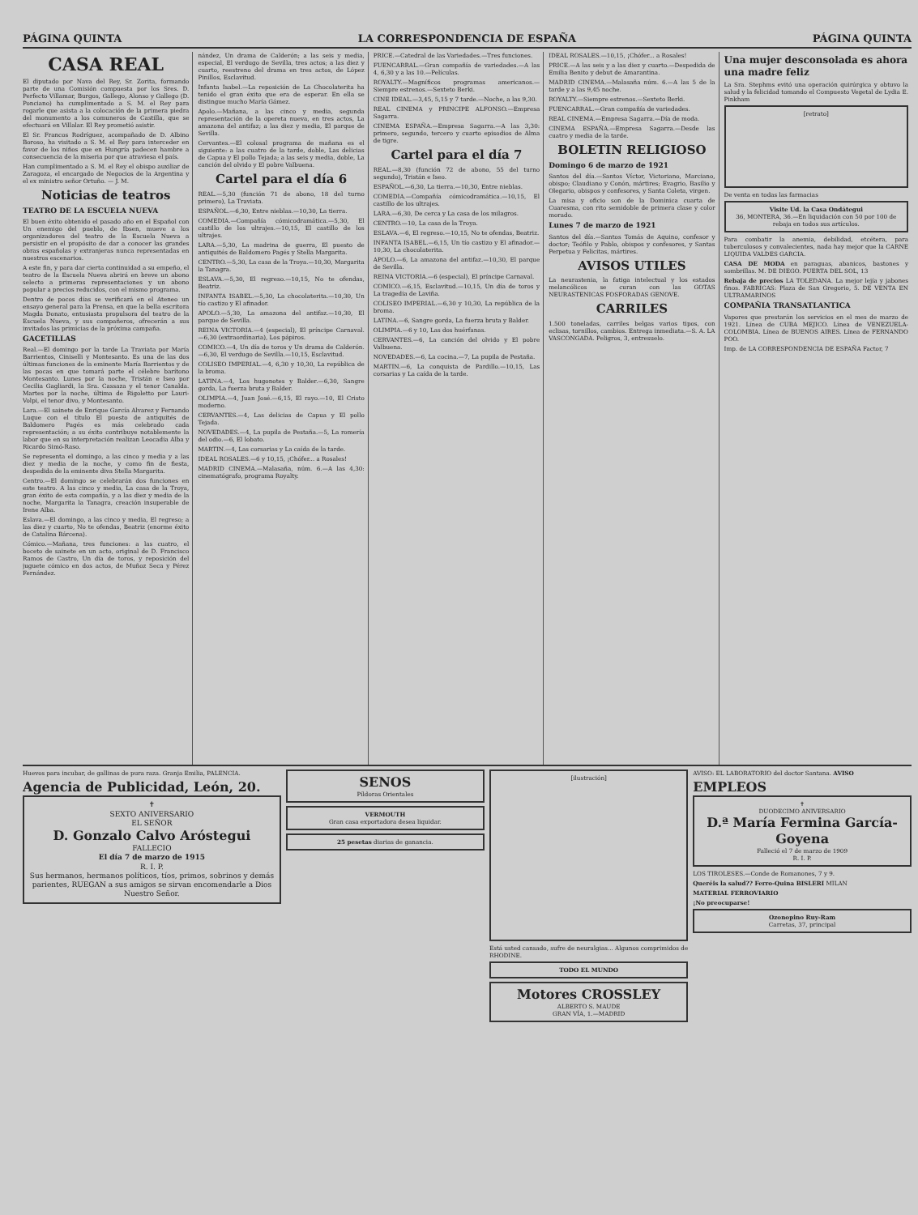PÁGINA QUINTA LA CORRESPONDENCIA DE ESPAÑA PÁGINA QUINTA
CASA REAL
El diputado por Nava del Rey, Sr. Zorita, formando parte de una Comisión compuesta por los Sres. D. Perfecto Villamar, Burgos, Gallego, Alonso y Gallego (D. Ponciano) ha cumplimentado a S. M. el Rey para rogarle que asista a la colocación de la primera piedra del monumento a los comuneros de Castilla, que se efectuará en Villalar. El Rey prometió asistir.
El Sr. Francos Rodríguez, acompañado de D. Albino Boroso, ha visitado a S. M. el Rey para interceder en favor de los niños que en Hungría padecen hambre a consecuencia de la miseria por que atraviesa el país.
Han cumplimentado a S. M. el Rey el obispo auxiliar de Zaragoza, el encargado de Negocios de la Argentina y el ex ministro señor Ortuño. — J. M.
Noticias de teatros
TEATRO DE LA ESCUELA NUEVA
El buen éxito obtenido el pasado año en el Español con Un enemigo del pueblo, de Ibsen, mueve a los organizadores del teatro de la Escuela Nueva a persistir en el propósito de dar a conocer las grandes obras españolas y extranjeras nunca representadas en nuestros escenarios.
A este fin, y para dar cierta continuidad a su empeño, el teatro de la Escuela Nueva abrirá en breve un abono selecto a primeras representaciones y un abono popular a precios reducidos, con el mismo programa.
Dentro de pocos días se verificará en el Ateneo un ensayo general para la Prensa, en que la bella escritora Magda Donato, entusiasta propulsora del teatro de la Escuela Nueva, y sus compañeros, ofrecerán a sus invitados las primicias de la próxima campaña.
GACETILLAS
Real.—El domingo por la tarde La Traviata por María Barrientos, Ciniselli y Montesanto. Es una de las dos últimas funciones de la eminente María Barrientos y de las pocas en que tomará parte el célebre barítono Montesanto. Lunes por la noche, Tristán e Iseo por Cecilia Gagliardi, la Sra. Cassaza y el tenor Canalda. Martes por la noche, última de Rigoletto por Lauri-Volpi, el tenor divo, y Montesanto.
Lara.—El sainete de Enrique García Alvarez y Fernando Luque con el título El puesto de antiquités de Baldomero Pagés es más celebrado cada representación; a su éxito contribuye notablemente la labor que en su interpretación realizan Leocadia Alba y Ricardo Simó-Raso.
Se representa el domingo, a las cinco y media y a las diez y media de la noche, y como fin de fiesta, despedida de la eminente diva Stella Margarita.
Centro.—El domingo se celebrarán dos funciones en este teatro. A las cinco y media, La casa de la Troya, gran éxito de esta compañía, y a las diez y media de la noche, Margarita la Tanagra, creación insuperable de Irene Alba.
Eslava.—El domingo, a las cinco y media, El regreso; a las diez y cuarto, No te ofendas, Beatriz (enorme éxito de Catalina Bárcena).
Cómico.—Mañana, tres funciones: a las cuatro, el boceto de sainete en un acto, original de D. Francisco Ramos de Castro, Un día de toros, y reposición del juguete cómico en dos actos, de Muñoz Seca y Pérez Fernández.
nández, Un drama de Calderón; a las seis y media, especial, El verdugo de Sevilla, tres actos; a las diez y cuarto, reestreno del drama en tres actos, de López Pinillos, Esclavitud.
Infanta Isabel.—La reposición de La Chocolaterita ha tenido el gran éxito que era de esperar. En ella se distingue mucho María Gámez.
Apolo.—Mañana, a las cinco y media, segunda representación de la opereta nueva, en tres actos, La amazona del antifaz; a las diez y media, El parque de Sevilla.
Cervantes.—El colosal programa de mañana es el siguiente: a las cuatro de la tarde, doble, Las delicias de Capua y El pollo Tejada; a las seis y media, doble, La canción del olvido y El pobre Valbuena.
Cartel para el día 6
REAL.—5,30 (función 71 de abono, 18 del turno primero), La Traviata.
ESPAÑOL.—6,30, Entre nieblas.—10,30, La tierra.
COMEDIA.—Compañía cómicodramática.—5,30, El castillo de los ultrajes.—10,15, El castillo de los ultrajes.
LARA.—5,30, La madrina de guerra, El puesto de antiquités de Baldomero Pagés y Stella Margarita.
CENTRO.—5,30, La casa de la Troya.—10,30, Margarita la Tanagra.
ESLAVA.—5,30, El regreso.—10,15, No te ofendas, Beatriz.
INFANTA ISABEL.—5,30, La chocolaterita.—10,30, Un tío castizo y El afinador.
APOLO.—5,30, La amazona del antifaz.—10,30, El parque de Sevilla.
REINA VICTORIA.—4 (especial), El príncipe Carnaval.—6,30 (extraordinaria), Los pápiros.
COMICO.—4, Un día de toros y Un drama de Calderón.—6,30, El verdugo de Sevilla.—10,15, Esclavitud.
COLISEO IMPERIAL.—4, 6,30 y 10,30, La república de la broma.
LATINA.—4, Los hugonotes y Balder.—6,30, Sangre gorda, La fuerza bruta y Balder.
OLIMPIA.—4, Juan José.—6,15, El rayo.—10, El Cristo moderno.
CERVANTES.—4, Las delicias de Capua y El pollo Tejada.
NOVEDADES.—4, La pupila de Pestaña.—5, La romería del odio.—6, El lobato.
MARTIN.—4, Las corsarias y La caída de la tarde.
IDEAL ROSALES.—6 y 10,15, ¡Chófer... a Rosales!
MADRID CINEMA.—Malasaña, núm. 6.—A las 4,30: cinematógrafo, programa Royalty.
PRICE.—Catedral de las Variedades.—Tres funciones.
FUENCARRAL.—Gran compañía de variedades.—A las 4, 6,30 y a las 10.—Películas.
ROYALTY.—Magníficos programas americanos.—Siempre estrenos.—Sexteto Berki.
CINE IDEAL.—3,45, 5,15 y 7 tarde.—Noche, a las 9,30.
REAL CINEMA y PRINCIPE ALFONSO.—Empresa Sagarra.
CINEMA ESPAÑA.—Empresa Sagarra.—A las 3,30: primero, segundo, tercero y cuarto episodios de Alma de tigre.
Cartel para el día 7
REAL.—8,30 (función 72 de abono, 55 del turno segundo), Tristán e Iseo.
ESPAÑOL.—6,30, La tierra.—10,30, Entre nieblas.
COMEDIA.—Compañía cómicodramática.—10,15, El castillo de los ultrajes.
LARA.—6,30, De cerca y La casa de los milagros.
CENTRO.—10, La casa de la Troya.
ESLAVA.—6, El regreso.—10,15, No te ofendas, Beatriz.
INFANTA ISABEL.—6,15, Un tío castizo y El afinador.—10,30, La chocolaterita.
APOLO.—6, La amazona del antifaz.—10,30, El parque de Sevilla.
REINA VICTORIA.—6 (especial), El príncipe Carnaval.
COMICO.—6,15, Esclavitud.—10,15, Un día de toros y La tragedia de Laviña.
COLISEO IMPERIAL.—6,30 y 10,30, La república de la broma.
LATINA.—6, Sangre gorda, La fuerza bruta y Balder.
OLIMPIA.—6 y 10, Las dos huérfanas.
CERVANTES.—6, La canción del olvido y El pobre Valbuena.
NOVEDADES.—6, La cocina.—7, La pupila de Pestaña.
MARTIN.—6, La conquista de Pardillo.—10,15, Las corsarias y La caída de la tarde.
IDEAL ROSALES.—10,15, ¡Chófer... a Rosales!
PRICE.—A las seis y a las diez y cuarto.—Despedida de Emilia Benito y debut de Amarantina.
MADRID CINEMA.—Malasaña núm. 6.—A las 5 de la tarde y a las 9,45 noche.
ROYALTY.—Siempre estrenos.—Sexteto Berki.
FUENCARRAL.—Gran compañía de variedades.
REAL CINEMA.—Empresa Sagarra.—Día de moda.
CINEMA ESPAÑA.—Empresa Sagarra.—Desde las cuatro y media de la tarde.
BOLETIN RELIGIOSO
Domingo 6 de marzo de 1921
Santos del día.—Santos Víctor, Victoriano, Marciano, obispo; Claudiano y Conón, mártires; Evagrio, Basilio y Olegario, obispos y confesores, y Santa Coleta, virgen.
La misa y oficio son de la Dominica cuarta de Cuaresma, con rito semidoble de primera clase y color morado.
Lunes 7 de marzo de 1921
Santos del día.—Santos Tomás de Aquino, confesor y doctor; Teófilo y Pablo, obispos y confesores, y Santas Perpetua y Felicitas, mártires.
AVISOS UTILES
La neurastenia, la fatiga intelectual y los estados melancólicos se curan con las GOTAS NEURASTENICAS FOSFORADAS GENOVE.
CARRILES
1.500 toneladas, carriles belgas varios tipos, con eclisas, tornillos, cambios. Entrega inmediata.—S. A. LA VASCONGADA. Peligros, 3, entresuelo.
Una mujer desconsolada es ahora una madre feliz
La Sra. Stephms evitó una operación quirúrgica y obtuvo la salud y la felicidad tomando el Compuesto Vegetal de Lydia E. Pinkham
[retrato]
De venta en todas las farmacias
Visite Ud. la Casa Ondátegui
36, MONTERA, 36.—En liquidación con 50 por 100 de rebaja en todos sus artículos.
Para combatir la anemia, debilidad, etcétera, para tuberculosos y convalecientes, nada hay mejor que la CARNE LIQUIDA VALDES GARCIA.
CASA DE MODA en paraguas, abanicos, bastones y sombrillas. M. DE DIEGO. PUERTA DEL SOL, 13
Rebaja de precios LA TOLEDANA. La mejor lejía y jabones finos. FABRICAS: Plaza de San Gregorio, 5. DE VENTA EN ULTRAMARINOS
COMPAÑIA TRANSATLANTICA
Vapores que prestarán los servicios en el mes de marzo de 1921. Línea de CUBA MEJICO. Línea de VENEZUELA-COLOMBIA. Línea de BUENOS AIRES. Línea de FERNANDO POO.
Imp. de LA CORRESPONDENCIA DE ESPAÑA Factor, 7
Huevos para incubar, de gallinas de pura raza. Granja Emilia, PALENCIA.
Agencia de Publicidad, León, 20.
✝
SEXTO ANIVERSARIO
EL SEÑOR
D. Gonzalo Calvo Aróstegui
FALLECIO
El día 7 de marzo de 1915
R. I. P.
Sus hermanos, hermanos políticos, tíos, primos, sobrinos y demás parientes, RUEGAN a sus amigos se sirvan encomendarle a Dios Nuestro Señor.
SENOS
Píldoras Orientales
VERMOUTH
Gran casa exportadora desea liquidar.
25 pesetas diarias de ganancia.
[ilustración]
Está usted cansado, sufre de neuralgias... Algunos comprimidos de RHODINE.
TODO EL MUNDO
Motores CROSSLEY
ALBERTO S. MAUDE
GRAN VÍA, 1.—MADRID
AVISO: EL LABORATORIO del doctor Santana. AVISO
EMPLEOS
✝
DUODECIMO ANIVERSARIO
D.ª María Fermina García-Goyena
Falleció el 7 de marzo de 1909
R. I. P.
LOS TIROLESES.—Conde de Romanones, 7 y 9.
Queréis la salud?? Ferro-Quina BISLERI MILAN
MATERIAL FERROVIARIO
¡No preocuparse!
Ozonopino Ruy-Ram
Carretas, 37, principal